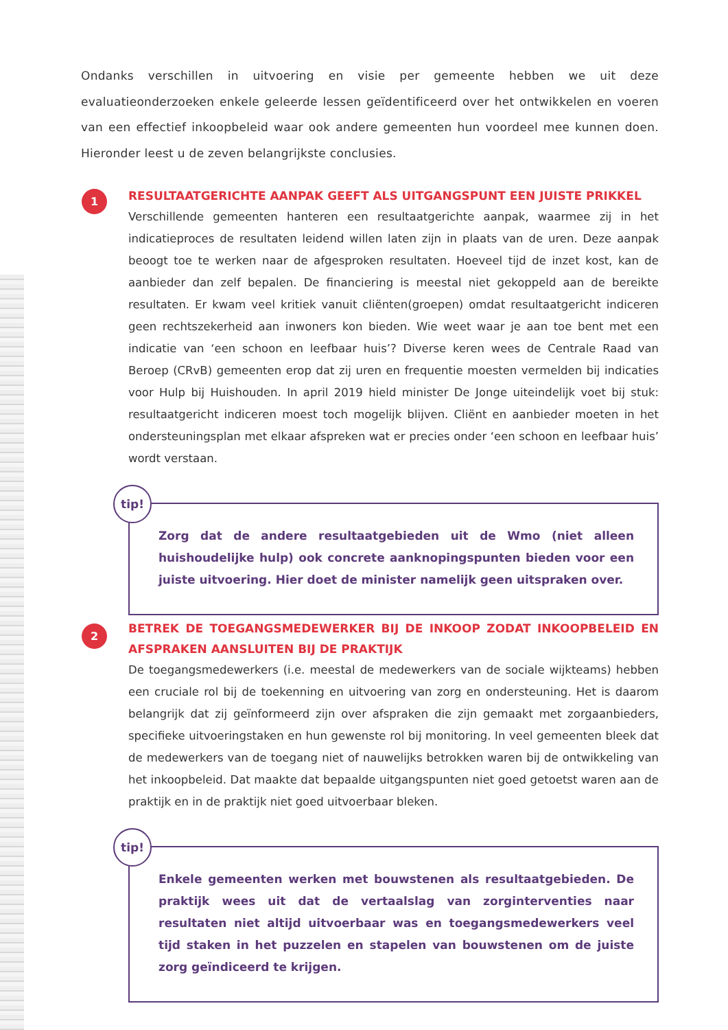Ondanks verschillen in uitvoering en visie per gemeente hebben we uit deze evaluatieonderzoeken enkele geleerde lessen geïdentificeerd over het ontwikkelen en voeren van een effectief inkoopbeleid waar ook andere gemeenten hun voordeel mee kunnen doen. Hieronder leest u de zeven belangrijkste conclusies.
1
RESULTAATGERICHTE AANPAK GEEFT ALS UITGANGSPUNT EEN JUISTE PRIKKEL
Verschillende gemeenten hanteren een resultaatgerichte aanpak, waarmee zij in het indicatieproces de resultaten leidend willen laten zijn in plaats van de uren. Deze aanpak beoogt toe te werken naar de afgesproken resultaten. Hoeveel tijd de inzet kost, kan de aanbieder dan zelf bepalen. De financiering is meestal niet gekoppeld aan de bereikte resultaten. Er kwam veel kritiek vanuit cliënten(groepen) omdat resultaatgericht indiceren geen rechtszekerheid aan inwoners kon bieden. Wie weet waar je aan toe bent met een indicatie van ‘een schoon en leefbaar huis’? Diverse keren wees de Centrale Raad van Beroep (CRvB) gemeenten erop dat zij uren en frequentie moesten vermelden bij indicaties voor Hulp bij Huishouden. In april 2019 hield minister De Jonge uiteindelijk voet bij stuk: resultaatgericht indiceren moest toch mogelijk blijven. Cliënt en aanbieder moeten in het ondersteuningsplan met elkaar afspreken wat er precies onder ‘een schoon en leefbaar huis’ wordt verstaan.
tip!
Zorg dat de andere resultaatgebieden uit de Wmo (niet alleen huishoudelijke hulp) ook concrete aanknopingspunten bieden voor een juiste uitvoering. Hier doet de minister namelijk geen uitspraken over.
2
BETREK DE TOEGANGSMEDEWERKER BIJ DE INKOOP ZODAT INKOOPBELEID EN AFSPRAKEN AANSLUITEN BIJ DE PRAKTIJK
De toegangsmedewerkers (i.e. meestal de medewerkers van de sociale wijkteams) hebben een cruciale rol bij de toekenning en uitvoering van zorg en ondersteuning. Het is daarom belangrijk dat zij geïnformeerd zijn over afspraken die zijn gemaakt met zorgaanbieders, specifieke uitvoeringstaken en hun gewenste rol bij monitoring. In veel gemeenten bleek dat de medewerkers van de toegang niet of nauwelijks betrokken waren bij de ontwikkeling van het inkoopbeleid. Dat maakte dat bepaalde uitgangspunten niet goed getoetst waren aan de praktijk en in de praktijk niet goed uitvoerbaar bleken.
tip!
Enkele gemeenten werken met bouwstenen als resultaatgebieden. De praktijk wees uit dat de vertaalslag van zorginterventies naar resultaten niet altijd uitvoerbaar was en toegangsmedewerkers veel tijd staken in het puzzelen en stapelen van bouwstenen om de juiste zorg geïndiceerd te krijgen.